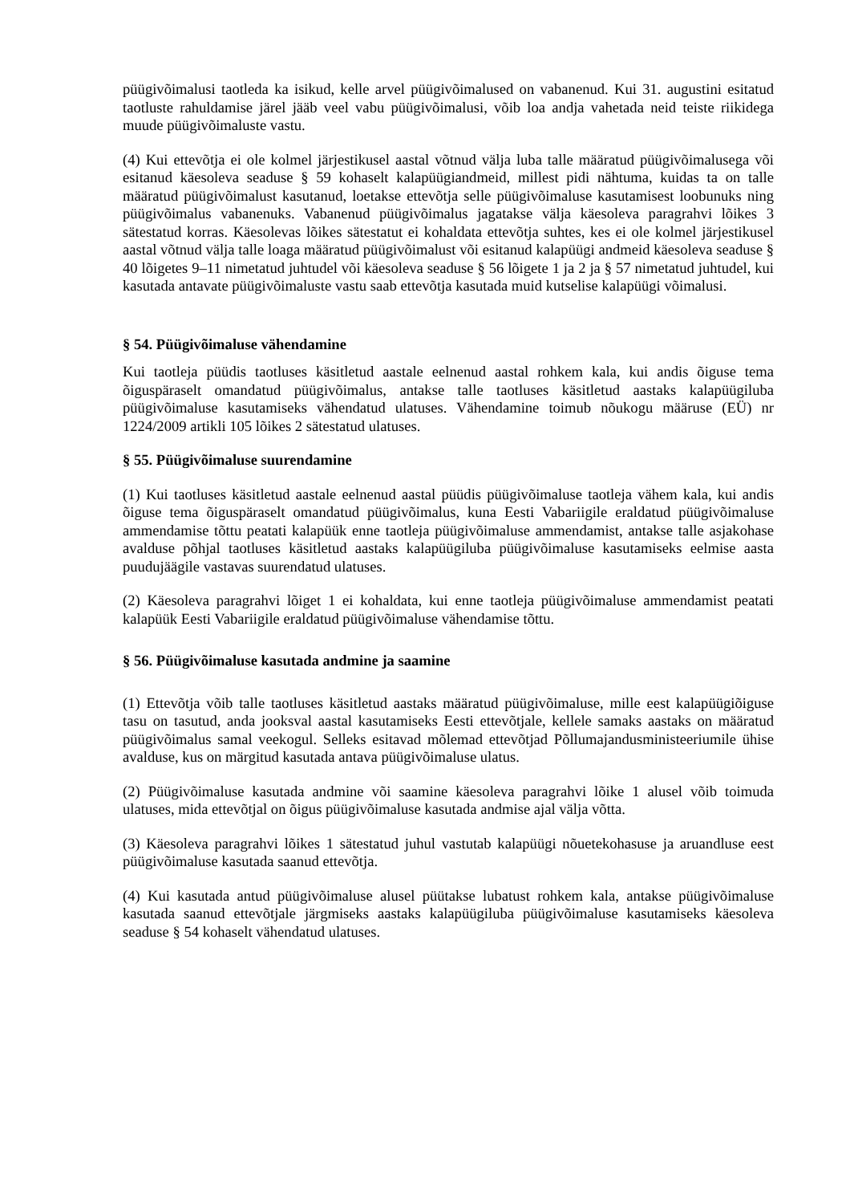püügivõimalusi taotleda ka isikud, kelle arvel püügivõimalused on vabanenud. Kui 31. augustini esitatud taotluste rahuldamise järel jääb veel vabu püügivõimalusi, võib loa andja vahetada neid teiste riikidega muude püügivõimaluste vastu.
(4) Kui ettevõtja ei ole kolmel järjestikusel aastal võtnud välja luba talle määratud püügivõimalusega või esitanud käesoleva seaduse § 59 kohaselt kalapüügiandmeid, millest pidi nähtuma, kuidas ta on talle määratud püügivõimalust kasutanud, loetakse ettevõtja selle püügivõimaluse kasutamisest loobunuks ning püügivõimalus vabanenuks. Vabanenud püügivõimalus jagatakse välja käesoleva paragrahvi lõikes 3 sätestatud korras. Käesolevas lõikes sätestatut ei kohaldata ettevõtja suhtes, kes ei ole kolmel järjestikusel aastal võtnud välja talle loaga määratud püügivõimalust või esitanud kalapüügi andmeid käesoleva seaduse § 40 lõigetes 9–11 nimetatud juhtudel või käesoleva seaduse § 56 lõigete 1 ja 2 ja § 57 nimetatud juhtudel, kui kasutada antavate püügivõimaluste vastu saab ettevõtja kasutada muid kutselise kalapüügi võimalusi.
§ 54. Püügivõimaluse vähendamine
Kui taotleja püüdis taotluses käsitletud aastale eelnenud aastal rohkem kala, kui andis õiguse tema õiguspäraselt omandatud püügivõimalus, antakse talle taotluses käsitletud aastaks kalapüügiluba püügivõimaluse kasutamiseks vähendatud ulatuses. Vähendamine toimub nõukogu määruse (EÜ) nr 1224/2009 artikli 105 lõikes 2 sätestatud ulatuses.
§ 55. Püügivõimaluse suurendamine
(1) Kui taotluses käsitletud aastale eelnenud aastal püüdis püügivõimaluse taotleja vähem kala, kui andis õiguse tema õiguspäraselt omandatud püügivõimalus, kuna Eesti Vabariigile eraldatud püügivõimaluse ammendamise tõttu peatati kalapüük enne taotleja püügivõimaluse ammendamist, antakse talle asjakohase avalduse põhjal taotluses käsitletud aastaks kalapüügiluba püügivõimaluse kasutamiseks eelmise aasta puudujäägile vastavas suurendatud ulatuses.
(2) Käesoleva paragrahvi lõiget 1 ei kohaldata, kui enne taotleja püügivõimaluse ammendamist peatati kalapüük Eesti Vabariigile eraldatud püügivõimaluse vähendamise tõttu.
§ 56. Püügivõimaluse kasutada andmine ja saamine
(1) Ettevõtja võib talle taotluses käsitletud aastaks määratud püügivõimaluse, mille eest kalapüügiõiguse tasu on tasutud, anda jooksval aastal kasutamiseks Eesti ettevõtjale, kellele samaks aastaks on määratud püügivõimalus samal veekogul. Selleks esitavad mõlemad ettevõtjad Põllumajandusministeeriumile ühise avalduse, kus on märgitud kasutada antava püügivõimaluse ulatus.
(2) Püügivõimaluse kasutada andmine või saamine käesoleva paragrahvi lõike 1 alusel võib toimuda ulatuses, mida ettevõtjal on õigus püügivõimaluse kasutada andmise ajal välja võtta.
(3) Käesoleva paragrahvi lõikes 1 sätestatud juhul vastutab kalapüügi nõuetekohasuse ja aruandluse eest püügivõimaluse kasutada saanud ettevõtja.
(4) Kui kasutada antud püügivõimaluse alusel püütakse lubatust rohkem kala, antakse püügivõimaluse kasutada saanud ettevõtjale järgmiseks aastaks kalapüügiluba püügivõimaluse kasutamiseks käesoleva seaduse § 54 kohaselt vähendatud ulatuses.